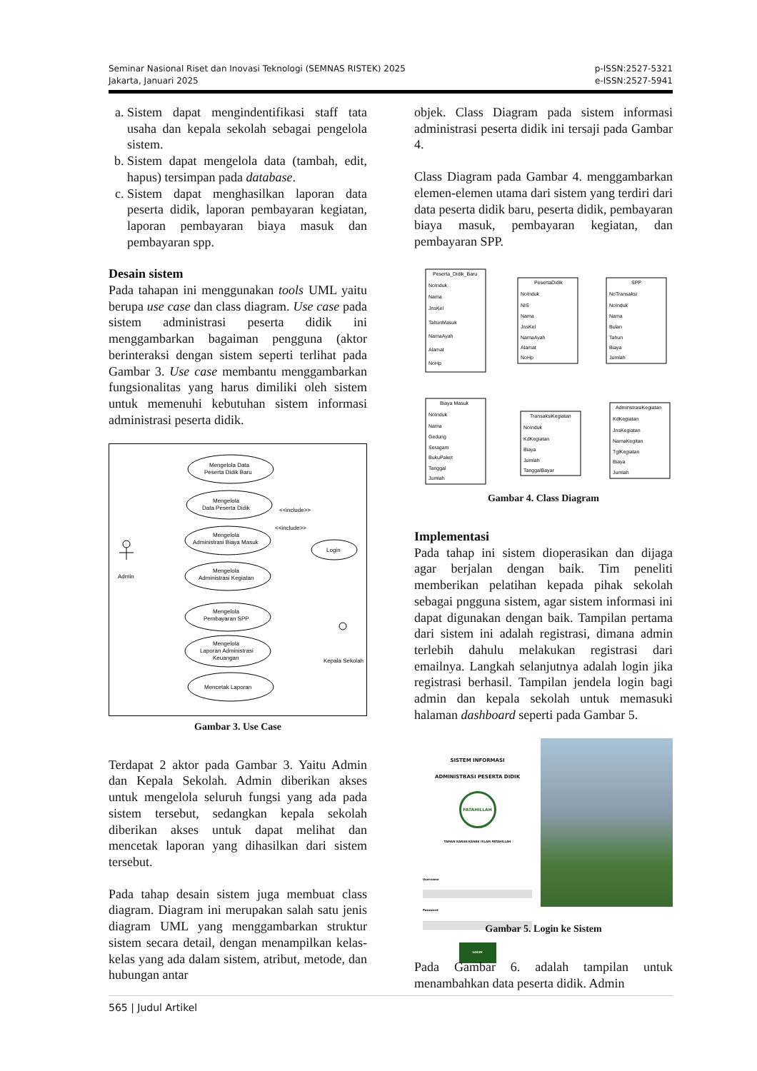Seminar Nasional Riset dan Inovasi Teknologi (SEMNAS RISTEK) 2025
Jakarta, Januari 2025
p-ISSN:2527-5321
e-ISSN:2527-5941
a. Sistem dapat mengindentifikasi staff tata usaha dan kepala sekolah sebagai pengelola sistem.
b. Sistem dapat mengelola data (tambah, edit, hapus) tersimpan pada database.
c. Sistem dapat menghasilkan laporan data peserta didik, laporan pembayaran kegiatan, laporan pembayaran biaya masuk dan pembayaran spp.
Desain sistem
Pada tahapan ini menggunakan tools UML yaitu berupa use case dan class diagram. Use case pada sistem administrasi peserta didik ini menggambarkan bagaiman pengguna (aktor berinteraksi dengan sistem seperti terlihat pada Gambar 3. Use case membantu menggambarkan fungsionalitas yang harus dimiliki oleh sistem untuk memenuhi kebutuhan sistem informasi administrasi peserta didik.
Admin
Mengelola Data
Peserta Didik Baru
Mengelola
Data Peserta Didik
Mengelola
Administrasi Biaya Masuk
Mengelola
Administrasi Kegiatan
Mengelola
Pembayaran SPP
Mengelola
Laporan Administrasi
Keuangan
Mencetak Laporan
Login
<<include>>
<<include>>
Kepala Sekolah
Gambar 3. Use Case
Terdapat 2 aktor pada Gambar 3. Yaitu Admin dan Kepala Sekolah. Admin diberikan akses untuk mengelola seluruh fungsi yang ada pada sistem tersebut, sedangkan kepala sekolah diberikan akses untuk dapat melihat dan mencetak laporan yang dihasilkan dari sistem tersebut.
Pada tahap desain sistem juga membuat class diagram. Diagram ini merupakan salah satu jenis diagram UML yang menggambarkan struktur sistem secara detail, dengan menampilkan kelas-kelas yang ada dalam sistem, atribut, metode, dan hubungan antar
objek. Class Diagram pada sistem informasi administrasi peserta didik ini tersaji pada Gambar 4.
Class Diagram pada Gambar 4. menggambarkan elemen-elemen utama dari sistem yang terdiri dari data peserta didik baru, peserta didik, pembayaran biaya masuk, pembayaran kegiatan, dan pembayaran SPP.
Peserta_Didik_Baru
NoInduk
Nama
JnsKel
TahunMasuk
NamaAyah
Alamat
NoHp
PesertaDidik
NoInduk
NIS
Nama
JnsKel
NamaAyah
Alamat
NoHp
SPP
NoTransaksi
NoInduk
Nama
Bulan
Tahun
Biaya
Jumlah
Biaya Masuk
NoInduk
Nama
Gedung
Seragam
BukuPaket
Tanggal
Jumlah
TransaksiKegiatan
NoInduk
KdKegiatan
Biaya
Jumlah
TanggalBayar
AdminstrasiKegiatan
KdKegiatan
JnsKegiatan
NamaKegitan
TglKegiatan
Biaya
Jumlah
Gambar 4. Class Diagram
Implementasi
Pada tahap ini sistem dioperasikan dan dijaga agar berjalan dengan baik. Tim peneliti memberikan pelatihan kepada pihak sekolah sebagai pngguna sistem, agar sistem informasi ini dapat digunakan dengan baik. Tampilan pertama dari sistem ini adalah registrasi, dimana admin terlebih dahulu melakukan registrasi dari emailnya. Langkah selanjutnya adalah login jika registrasi berhasil. Tampilan jendela login bagi admin dan kepala sekolah untuk memasuki halaman dashboard seperti pada Gambar 5.
SISTEM INFORMASI
ADMINISTRASI PESERTA DIDIK
FATAHILLAH
TAMAN KANAK-KANAK ISLAM FATAHILLAH
Username
Password
LOGIN
Gambar 5. Login ke Sistem
Pada Gambar 6. adalah tampilan untuk menambahkan data peserta didik. Admin
565 | Judul Artikel